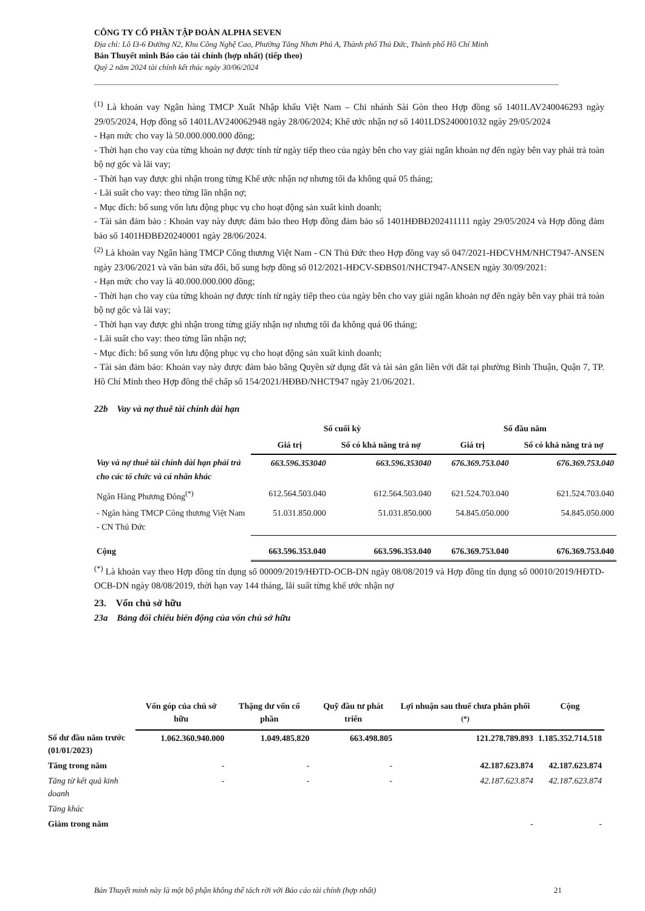CÔNG TY CỔ PHẦN TẬP ĐOÀN ALPHA SEVEN
Địa chỉ: Lô I3-6 Đường N2, Khu Công Nghệ Cao, Phường Tăng Nhơn Phú A, Thành phố Thủ Đức, Thành phố Hồ Chí Minh
Bản Thuyết minh Báo cáo tài chính (hợp nhất) (tiếp theo)
Quý 2 năm 2024 tài chính kết thúc ngày 30/06/2024
<sup>(1)</sup> Là khoản vay Ngân hàng TMCP Xuất Nhập khẩu Việt Nam – Chi nhánh Sài Gòn theo Hợp đồng số 1401LAV240046293 ngày 29/05/2024, Hợp đồng số 1401LAV240062948 ngày 28/06/2024; Khế ước nhận nợ số 1401LDS240001032 ngày 29/05/2024
- Hạn mức cho vay là 50.000.000.000 đồng;
- Thời hạn cho vay của từng khoản nợ được tính từ ngày tiếp theo của ngày bên cho vay giải ngân khoản nợ đến ngày bên vay phải trả toàn bộ nợ gốc và lãi vay;
- Thời hạn vay được ghi nhận trong từng Khế ước nhận nợ nhưng tối đa không quá 05 tháng;
- Lãi suất cho vay: theo từng lần nhận nợ;
- Mục đích: bổ sung vốn lưu động phục vụ cho hoạt động sản xuất kinh doanh;
- Tài sản đảm bảo : Khoản vay này được đảm bảo theo Hợp đồng đảm bảo số 1401HĐBĐ202411111 ngày 29/05/2024 và Hợp đồng đảm bảo số 1401HĐBĐ20240001 ngày 28/06/2024.
<sup>(2)</sup> Là khoản vay Ngân hàng TMCP Công thương Việt Nam - CN Thủ Đức theo Hợp đồng vay số 047/2021-HĐCVHM/NHCT947-ANSEN ngày 23/06/2021 và văn bản sửa đổi, bổ sung hợp đồng số 012/2021-HĐCV-SĐBS01/NHCT947-ANSEN ngày 30/09/2021:
- Hạn mức cho vay là 40.000.000.000 đồng;
- Thời hạn cho vay của từng khoản nợ được tính từ ngày tiếp theo của ngày bên cho vay giải ngân khoản nợ đến ngày bên vay phải trả toàn bộ nợ gốc và lãi vay;
- Thời hạn vay được ghi nhận trong từng giấy nhận nợ nhưng tối đa không quá 06 tháng;
- Lãi suất cho vay: theo từng lần nhận nợ;
- Mục đích: bổ sung vốn lưu động phục vụ cho hoạt động sản xuất kinh doanh;
- Tài sản đảm bảo: Khoản vay này được đảm bảo bằng Quyền sử dụng đất và tài sản gắn liền với đất tại phường Bình Thuận, Quận 7, TP. Hồ Chí Minh theo Hợp đồng thế chấp số 154/2021/HĐBĐ/NHCT947 ngày 21/06/2021.
22b Vay và nợ thuê tài chính dài hạn
| | Số cuối kỳ | | Số đầu năm | |
| --- | --- | --- | --- | --- |
| | Giá trị | Số có khả năng trả nợ | Giá trị | Số có khả năng trả nợ |
| Vay và nợ thuê tài chính dài hạn phải trả cho các tổ chức và cá nhân khác | 663.596.353040 | 663.596.353040 | 676.369.753.040 | 676.369.753.040 |
| Ngân Hàng Phương Đông<sup>(*)</sup> | 612.564.503.040 | 612.564.503.040 | 621.524.703.040 | 621.524.703.040 |
| - Ngân hàng TMCP Công thương Việt Nam - CN Thủ Đức | 51.031.850.000 | 51.031.850.000 | 54.845.050.000 | 54.845.050.000 |
| Cộng | 663.596.353.040 | 663.596.353.040 | 676.369.753.040 | 676.369.753.040 |
<sup>(*)</sup> Là khoản vay theo Hợp đồng tín dụng số 00009/2019/HĐTD-OCB-DN ngày 08/08/2019 và Hợp đồng tín dụng số 00010/2019/HĐTD-OCB-DN ngày 08/08/2019, thời hạn vay 144 tháng, lãi suất từng khế ước nhận nợ
23. Vốn chủ sở hữu
23a Bảng đối chiếu biến động của vốn chủ sở hữu
| | Vốn góp của chủ sở hữu | Thặng dư vốn cổ phần | Quỹ đầu tư phát triển | Lợi nhuận sau thuế chưa phân phối <sup>(*)</sup> | Cộng |
| --- | --- | --- | --- | --- | --- |
| Số dư đầu năm trước (01/01/2023) | 1.062.360.940.000 | 1.049.485.820 | 663.498.805 | 121.278.789.893 | 1.185.352.714.518 |
| Tăng trong năm | - | - | - | 42.187.623.874 | 42.187.623.874 |
| Tăng từ kết quả kinh doanh | - | - | - | 42.187.623.874 | 42.187.623.874 |
| Tăng khác | | | | | |
| Giảm trong năm | | | | - | - |
Bản Thuyết minh này là một bộ phận không thể tách rời với Báo cáo tài chính (hợp nhất) 21